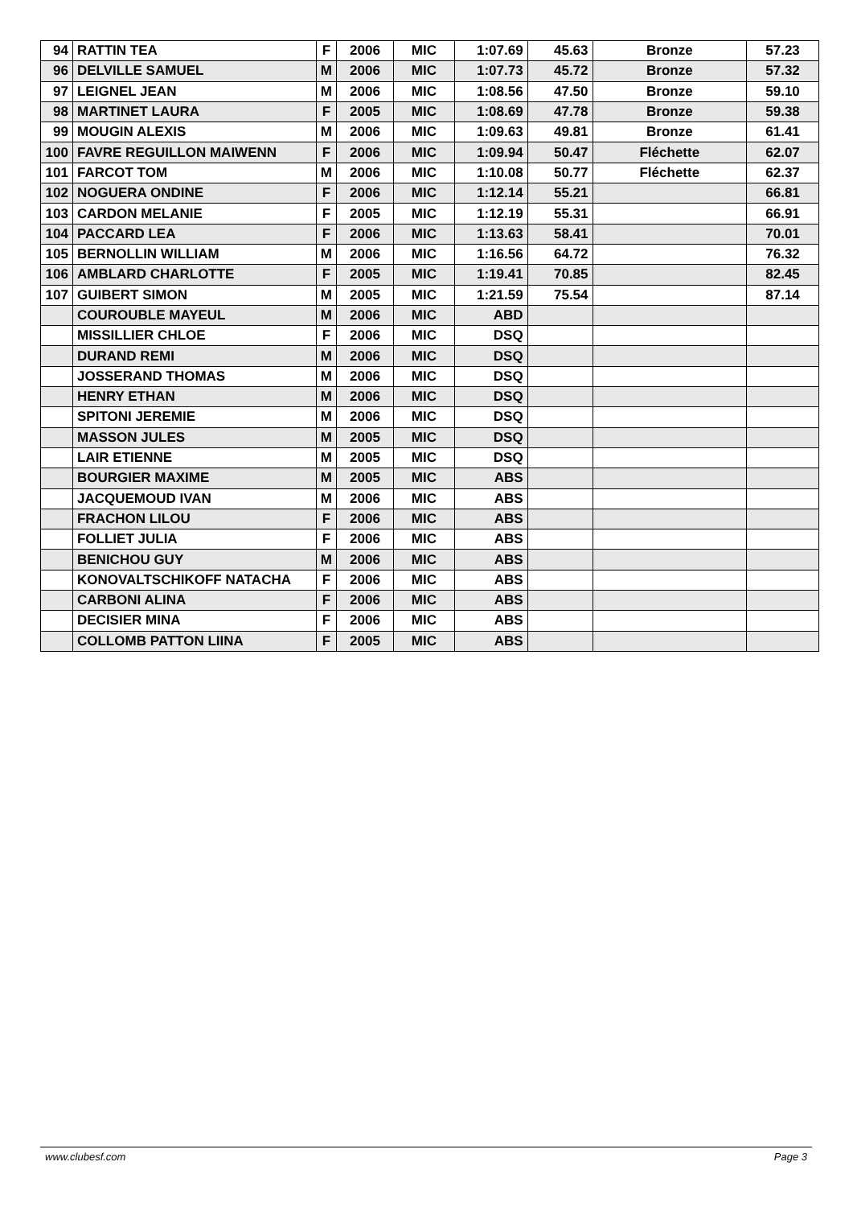| 94 | RATTIN TEA | F | 2006 | MIC | 1:07.69 | 45.63 | Bronze | 57.23 |
| 96 | DELVILLE SAMUEL | M | 2006 | MIC | 1:07.73 | 45.72 | Bronze | 57.32 |
| 97 | LEIGNEL JEAN | M | 2006 | MIC | 1:08.56 | 47.50 | Bronze | 59.10 |
| 98 | MARTINET LAURA | F | 2005 | MIC | 1:08.69 | 47.78 | Bronze | 59.38 |
| 99 | MOUGIN ALEXIS | M | 2006 | MIC | 1:09.63 | 49.81 | Bronze | 61.41 |
| 100 | FAVRE REGUILLON MAIWENN | F | 2006 | MIC | 1:09.94 | 50.47 | Fléchette | 62.07 |
| 101 | FARCOT TOM | M | 2006 | MIC | 1:10.08 | 50.77 | Fléchette | 62.37 |
| 102 | NOGUERA ONDINE | F | 2006 | MIC | 1:12.14 | 55.21 | | 66.81 |
| 103 | CARDON MELANIE | F | 2005 | MIC | 1:12.19 | 55.31 | | 66.91 |
| 104 | PACCARD LEA | F | 2006 | MIC | 1:13.63 | 58.41 | | 70.01 |
| 105 | BERNOLLIN WILLIAM | M | 2006 | MIC | 1:16.56 | 64.72 | | 76.32 |
| 106 | AMBLARD CHARLOTTE | F | 2005 | MIC | 1:19.41 | 70.85 | | 82.45 |
| 107 | GUIBERT SIMON | M | 2005 | MIC | 1:21.59 | 75.54 | | 87.14 |
| | COUROUBLE MAYEUL | M | 2006 | MIC | ABD | | | |
| | MISSILLIER CHLOE | F | 2006 | MIC | DSQ | | | |
| | DURAND REMI | M | 2006 | MIC | DSQ | | | |
| | JOSSERAND THOMAS | M | 2006 | MIC | DSQ | | | |
| | HENRY ETHAN | M | 2006 | MIC | DSQ | | | |
| | SPITONI JEREMIE | M | 2006 | MIC | DSQ | | | |
| | MASSON JULES | M | 2005 | MIC | DSQ | | | |
| | LAIR ETIENNE | M | 2005 | MIC | DSQ | | | |
| | BOURGIER MAXIME | M | 2005 | MIC | ABS | | | |
| | JACQUEMOUD IVAN | M | 2006 | MIC | ABS | | | |
| | FRACHON LILOU | F | 2006 | MIC | ABS | | | |
| | FOLLIET JULIA | F | 2006 | MIC | ABS | | | |
| | BENICHOU GUY | M | 2006 | MIC | ABS | | | |
| | KONOVALTSCHIKOFF NATACHA | F | 2006 | MIC | ABS | | | |
| | CARBONI ALINA | F | 2006 | MIC | ABS | | | |
| | DECISIER MINA | F | 2006 | MIC | ABS | | | |
| | COLLOMB PATTON LIINA | F | 2005 | MIC | ABS | | | |
www.clubesf.com Page 3